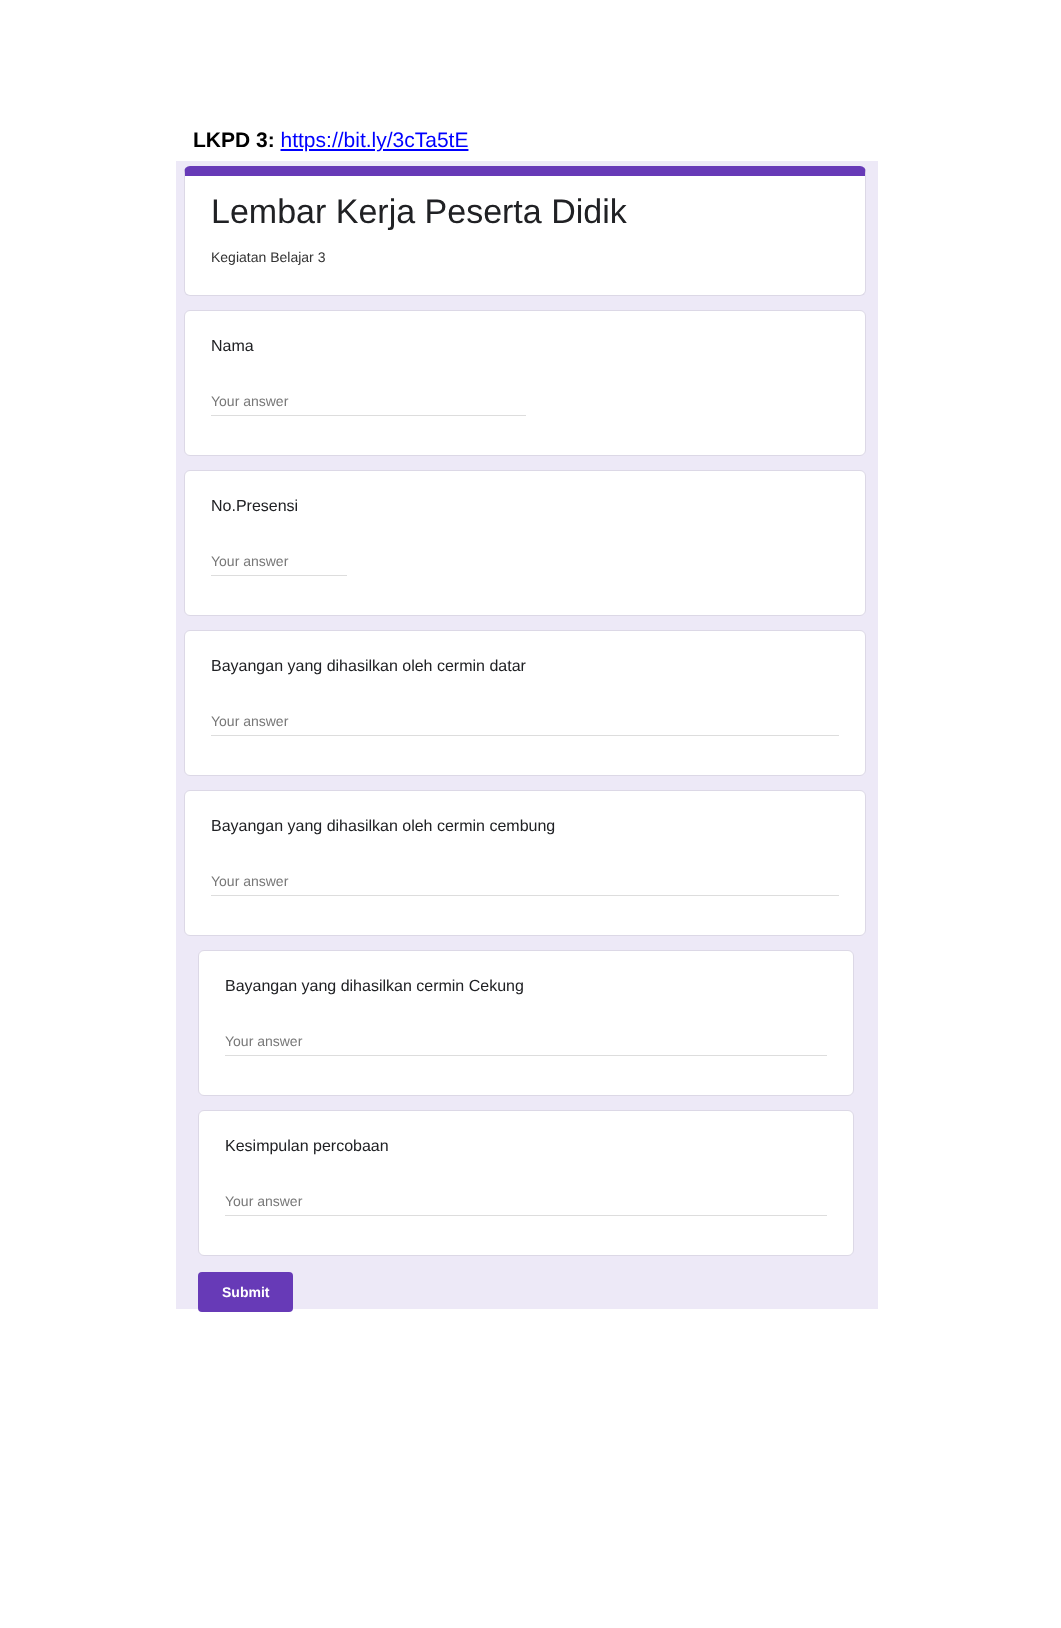LKPD 3: https://bit.ly/3cTa5tE
Lembar Kerja Peserta Didik
Kegiatan Belajar 3
Nama
Your answer
No.Presensi
Your answer
Bayangan yang dihasilkan oleh cermin datar
Your answer
Bayangan yang dihasilkan oleh cermin cembung
Your answer
Bayangan yang dihasilkan cermin Cekung
Your answer
Kesimpulan percobaan
Your answer
Submit